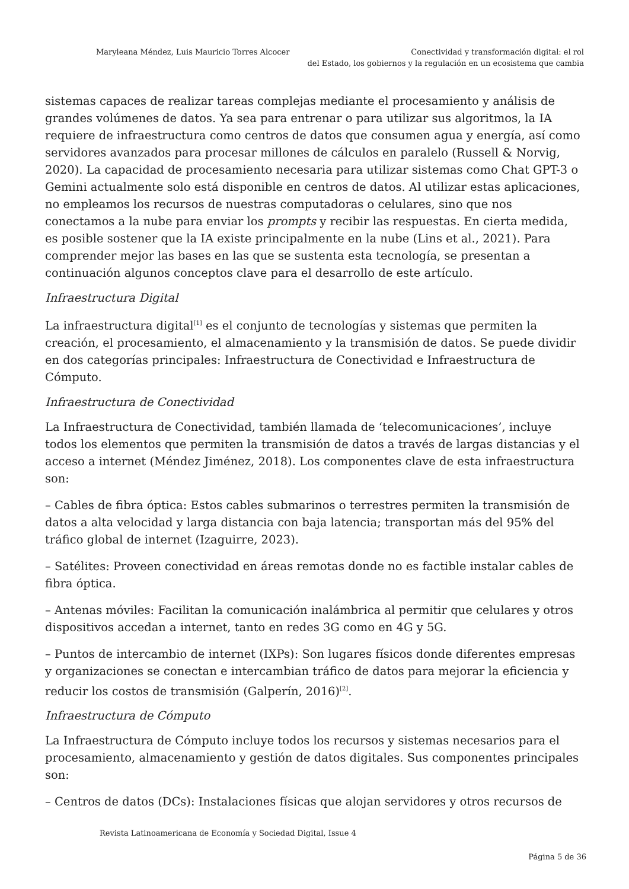Maryleana Méndez, Luis Mauricio Torres Alcocer
Conectividad y transformación digital: el rol
del Estado, los gobiernos y la regulación en un ecosistema que cambia
sistemas capaces de realizar tareas complejas mediante el procesamiento y análisis de grandes volúmenes de datos. Ya sea para entrenar o para utilizar sus algoritmos, la IA requiere de infraestructura como centros de datos que consumen agua y energía, así como servidores avanzados para procesar millones de cálculos en paralelo (Russell & Norvig, 2020). La capacidad de procesamiento necesaria para utilizar sistemas como Chat GPT-3 o Gemini actualmente solo está disponible en centros de datos. Al utilizar estas aplicaciones, no empleamos los recursos de nuestras computadoras o celulares, sino que nos conectamos a la nube para enviar los prompts y recibir las respuestas. En cierta medida, es posible sostener que la IA existe principalmente en la nube (Lins et al., 2021). Para comprender mejor las bases en las que se sustenta esta tecnología, se presentan a continuación algunos conceptos clave para el desarrollo de este artículo.
Infraestructura Digital
La infraestructura digital<sup>[1]</sup> es el conjunto de tecnologías y sistemas que permiten la creación, el procesamiento, el almacenamiento y la transmisión de datos. Se puede dividir en dos categorías principales: Infraestructura de Conectividad e Infraestructura de Cómputo.
Infraestructura de Conectividad
La Infraestructura de Conectividad, también llamada de ‘telecomunicaciones’, incluye todos los elementos que permiten la transmisión de datos a través de largas distancias y el acceso a internet (Méndez Jiménez, 2018). Los componentes clave de esta infraestructura son:
– Cables de fibra óptica: Estos cables submarinos o terrestres permiten la transmisión de datos a alta velocidad y larga distancia con baja latencia; transportan más del 95% del tráfico global de internet (Izaguirre, 2023).
– Satélites: Proveen conectividad en áreas remotas donde no es factible instalar cables de fibra óptica.
– Antenas móviles: Facilitan la comunicación inalámbrica al permitir que celulares y otros dispositivos accedan a internet, tanto en redes 3G como en 4G y 5G.
– Puntos de intercambio de internet (IXPs): Son lugares físicos donde diferentes empresas y organizaciones se conectan e intercambian tráfico de datos para mejorar la eficiencia y reducir los costos de transmisión (Galperín, 2016)<sup>[2]</sup>.
Infraestructura de Cómputo
La Infraestructura de Cómputo incluye todos los recursos y sistemas necesarios para el procesamiento, almacenamiento y gestión de datos digitales. Sus componentes principales son:
– Centros de datos (DCs): Instalaciones físicas que alojan servidores y otros recursos de
Revista Latinoamericana de Economía y Sociedad Digital, Issue 4
Página 5 de 36